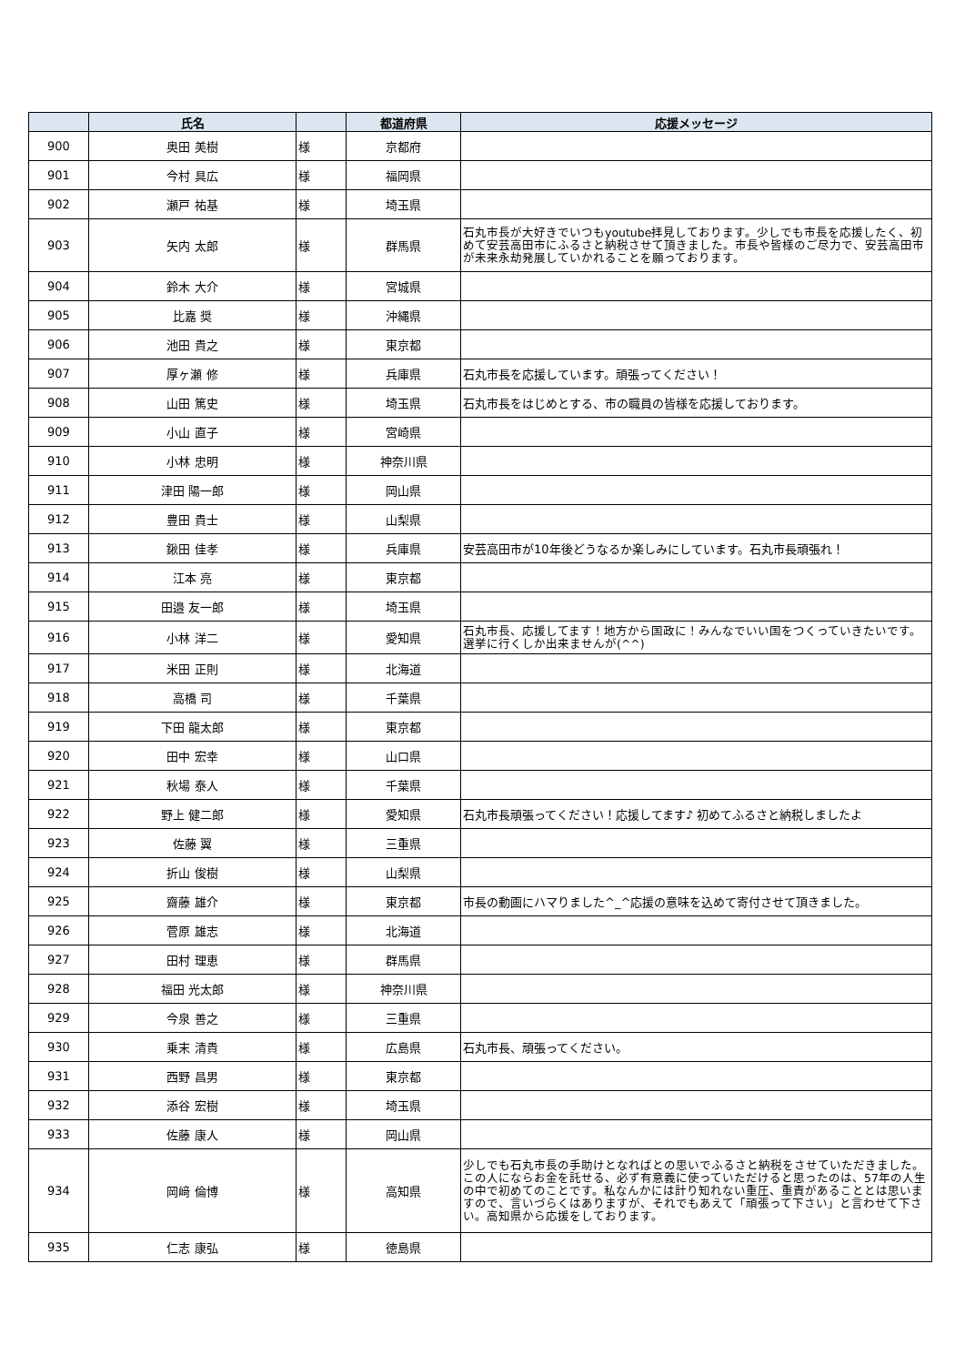| | 氏名 | | 都道府県 | 応援メッセージ |
| --- | --- | --- | --- | --- |
| 900 | 奥田 美樹 | 様 | 京都府 | |
| 901 | 今村 具広 | 様 | 福岡県 | |
| 902 | 瀬戸 祐基 | 様 | 埼玉県 | |
| 903 | 矢内 太郎 | 様 | 群馬県 | 石丸市長が大好きでいつもyoutube拝見しております。少しでも市長を応援したく、初めて安芸高田市にふるさと納税させて頂きました。市長や皆様のご尽力で、安芸高田市が未来永劫発展していかれることを願っております。 |
| 904 | 鈴木 大介 | 様 | 宮城県 | |
| 905 | 比嘉 奨 | 様 | 沖縄県 | |
| 906 | 池田 貴之 | 様 | 東京都 | |
| 907 | 厚ヶ瀬 修 | 様 | 兵庫県 | 石丸市長を応援しています。頑張ってください！ |
| 908 | 山田 篤史 | 様 | 埼玉県 | 石丸市長をはじめとする、市の職員の皆様を応援しております。 |
| 909 | 小山 直子 | 様 | 宮崎県 | |
| 910 | 小林 忠明 | 様 | 神奈川県 | |
| 911 | 津田 陽一郎 | 様 | 岡山県 | |
| 912 | 豊田 貴士 | 様 | 山梨県 | |
| 913 | 鍬田 佳孝 | 様 | 兵庫県 | 安芸高田市が10年後どうなるか楽しみにしています。石丸市長頑張れ！ |
| 914 | 江本 亮 | 様 | 東京都 | |
| 915 | 田邉 友一郎 | 様 | 埼玉県 | |
| 916 | 小林 洋二 | 様 | 愛知県 | 石丸市長、応援してます！地方から国政に！みんなでいい国をつくっていきたいです。選挙に行くしか出来ませんが(^^) |
| 917 | 米田 正則 | 様 | 北海道 | |
| 918 | 高橋 司 | 様 | 千葉県 | |
| 919 | 下田 龍太郎 | 様 | 東京都 | |
| 920 | 田中 宏幸 | 様 | 山口県 | |
| 921 | 秋場 泰人 | 様 | 千葉県 | |
| 922 | 野上 健二郎 | 様 | 愛知県 | 石丸市長頑張ってください！応援してます♪ 初めてふるさと納税しましたよ |
| 923 | 佐藤 翼 | 様 | 三重県 | |
| 924 | 折山 俊樹 | 様 | 山梨県 | |
| 925 | 齋藤 雄介 | 様 | 東京都 | 市長の動画にハマりました^_^応援の意味を込めて寄付させて頂きました。 |
| 926 | 菅原 雄志 | 様 | 北海道 | |
| 927 | 田村 理恵 | 様 | 群馬県 | |
| 928 | 福田 光太郎 | 様 | 神奈川県 | |
| 929 | 今泉 善之 | 様 | 三重県 | |
| 930 | 乗末 清貴 | 様 | 広島県 | 石丸市長、頑張ってください。 |
| 931 | 西野 昌男 | 様 | 東京都 | |
| 932 | 添谷 宏樹 | 様 | 埼玉県 | |
| 933 | 佐藤 康人 | 様 | 岡山県 | |
| 934 | 岡﨑 倫博 | 様 | 高知県 | 少しでも石丸市長の手助けとなればとの思いでふるさと納税をさせていただきました。この人にならお金を託せる、必ず有意義に使っていただけると思ったのは、57年の人生の中で初めてのことです。私なんかには計り知れない重圧、重責があることとは思いますので、言いづらくはありますが、それでもあえて「頑張って下さい」と言わせて下さい。高知県から応援をしております。 |
| 935 | 仁志 康弘 | 様 | 徳島県 | |